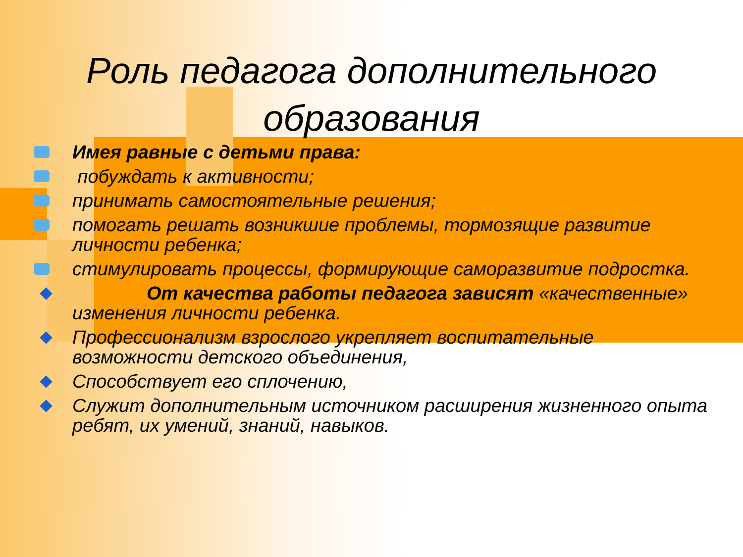Роль педагога дополнительного образования
Имея равные с детьми права:
побуждать к активности;
принимать самостоятельные решения;
помогать решать возникшие проблемы, тормозящие развитие личности ребенка;
стимулировать процессы, формирующие саморазвитие подростка.
От качества работы педагога зависят «качественные» изменения личности ребенка.
Профессионализм взрослого укрепляет воспитательные возможности детского объединения,
Способствует его сплочению,
Служит дополнительным источником расширения жизненного опыта ребят, их умений, знаний, навыков.